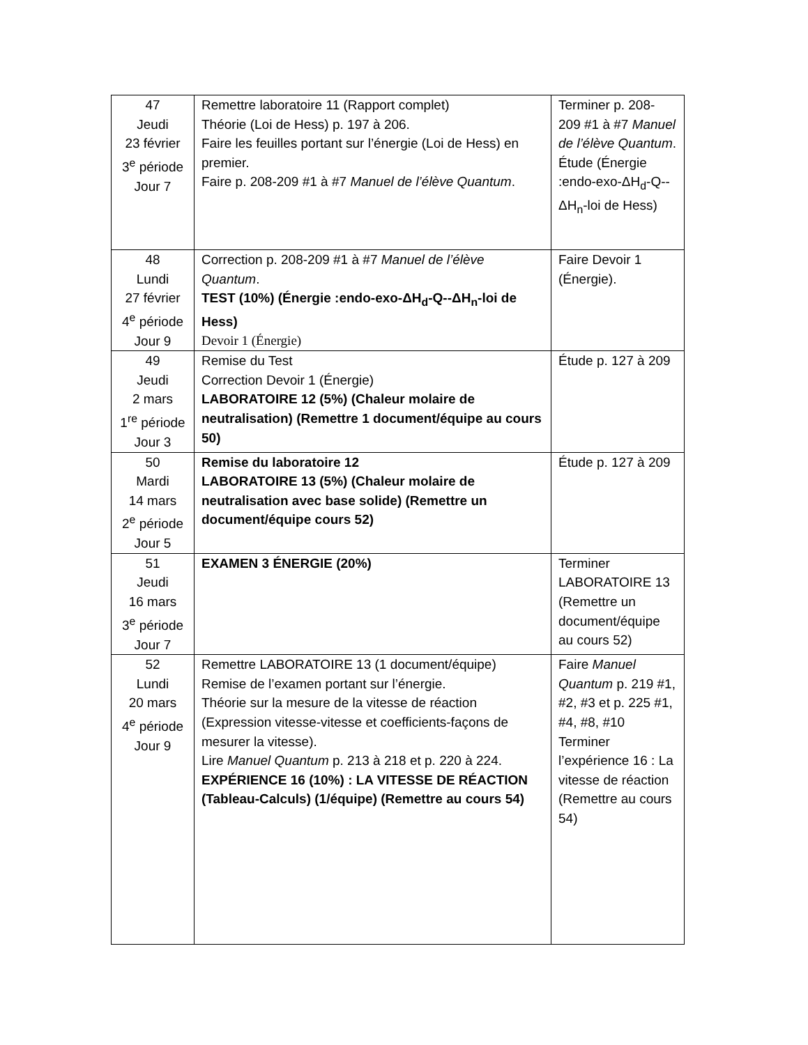| 47 Jeudi 23 février 3<sup>e</sup> période Jour 7 | Remettre laboratoire 11 (Rapport complet) Théorie (Loi de Hess) p. 197 à 206. Faire les feuilles portant sur l’énergie (Loi de Hess) en premier. Faire p. 208-209 #1 à #7 Manuel de l’élève Quantum . | Terminer p. 208-209 #1 à #7 Manuel de l’élève Quantum . Étude (Énergie :endo-exo-ΔH<sub>d</sub>-Q--ΔH<sub>n</sub>-loi de Hess) |
| 48 Lundi 27 février 4<sup>e</sup> période Jour 9 | Correction p. 208-209 #1 à #7 Manuel de l’élève Quantum . TEST (10%) (Énergie :endo-exo-ΔH<sub>d</sub>-Q--ΔH<sub>n</sub>-loi de Hess) Devoir 1 (Énergie) | Faire Devoir 1 (Énergie). |
| 49 Jeudi 2 mars 1<sup>re</sup> période Jour 3 | Remise du Test Correction Devoir 1 (Énergie) LABORATOIRE 12 (5%) (Chaleur molaire de neutralisation) (Remettre 1 document/équipe au cours 50) | Étude p. 127 à 209 |
| 50 Mardi 14 mars 2<sup>e</sup> période Jour 5 | Remise du laboratoire 12 LABORATOIRE 13 (5%) (Chaleur molaire de neutralisation avec base solide) (Remettre un document/équipe cours 52) | Étude p. 127 à 209 |
| 51 Jeudi 16 mars 3<sup>e</sup> période Jour 7 | EXAMEN 3 ÉNERGIE (20%) | Terminer LABORATOIRE 13 (Remettre un document/équipe au cours 52) |
| 52 Lundi 20 mars 4<sup>e</sup> période Jour 9 | Remettre LABORATOIRE 13 (1 document/équipe) Remise de l’examen portant sur l’énergie. Théorie sur la mesure de la vitesse de réaction (Expression vitesse-vitesse et coefficients-façons de mesurer la vitesse). Lire Manuel Quantum p. 213 à 218 et p. 220 à 224. EXPÉRIENCE 16 (10%) : LA VITESSE DE RÉACTION (Tableau-Calculs) (1/équipe) (Remettre au cours 54) | Faire Manuel Quantum p. 219 #1, #2, #3 et p. 225 #1, #4, #8, #10 Terminer l’expérience 16 : La vitesse de réaction (Remettre au cours 54) |